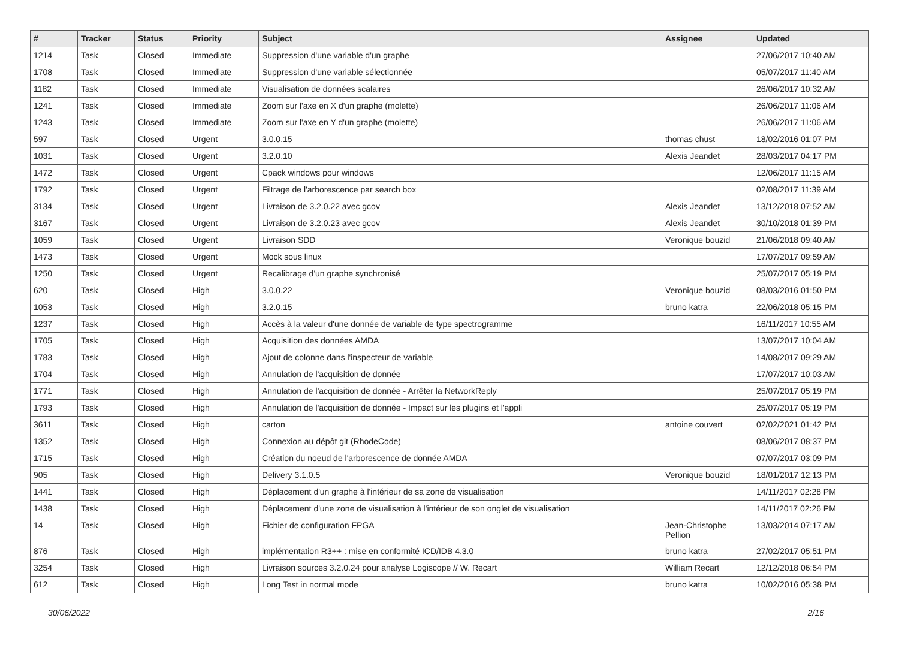| # | Tracker | Status | Priority | Subject | Assignee | Updated |
| --- | --- | --- | --- | --- | --- | --- |
| 1214 | Task | Closed | Immediate | Suppression d'une variable d'un graphe | | 27/06/2017 10:40 AM |
| 1708 | Task | Closed | Immediate | Suppression d'une variable sélectionnée | | 05/07/2017 11:40 AM |
| 1182 | Task | Closed | Immediate | Visualisation de données scalaires | | 26/06/2017 10:32 AM |
| 1241 | Task | Closed | Immediate | Zoom sur l'axe en X d'un graphe (molette) | | 26/06/2017 11:06 AM |
| 1243 | Task | Closed | Immediate | Zoom sur l'axe en Y d'un graphe (molette) | | 26/06/2017 11:06 AM |
| 597 | Task | Closed | Urgent | 3.0.0.15 | thomas chust | 18/02/2016 01:07 PM |
| 1031 | Task | Closed | Urgent | 3.2.0.10 | Alexis Jeandet | 28/03/2017 04:17 PM |
| 1472 | Task | Closed | Urgent | Cpack windows pour windows | | 12/06/2017 11:15 AM |
| 1792 | Task | Closed | Urgent | Filtrage de l'arborescence par search box | | 02/08/2017 11:39 AM |
| 3134 | Task | Closed | Urgent | Livraison de 3.2.0.22 avec gcov | Alexis Jeandet | 13/12/2018 07:52 AM |
| 3167 | Task | Closed | Urgent | Livraison de 3.2.0.23 avec gcov | Alexis Jeandet | 30/10/2018 01:39 PM |
| 1059 | Task | Closed | Urgent | Livraison SDD | Veronique bouzid | 21/06/2018 09:40 AM |
| 1473 | Task | Closed | Urgent | Mock sous linux | | 17/07/2017 09:59 AM |
| 1250 | Task | Closed | Urgent | Recalibrage d'un graphe synchronisé | | 25/07/2017 05:19 PM |
| 620 | Task | Closed | High | 3.0.0.22 | Veronique bouzid | 08/03/2016 01:50 PM |
| 1053 | Task | Closed | High | 3.2.0.15 | bruno katra | 22/06/2018 05:15 PM |
| 1237 | Task | Closed | High | Accès à la valeur d'une donnée de variable de type spectrogramme | | 16/11/2017 10:55 AM |
| 1705 | Task | Closed | High | Acquisition des données AMDA | | 13/07/2017 10:04 AM |
| 1783 | Task | Closed | High | Ajout de colonne dans l'inspecteur de variable | | 14/08/2017 09:29 AM |
| 1704 | Task | Closed | High | Annulation de l'acquisition de donnée | | 17/07/2017 10:03 AM |
| 1771 | Task | Closed | High | Annulation de l'acquisition de donnée - Arrêter la NetworkReply | | 25/07/2017 05:19 PM |
| 1793 | Task | Closed | High | Annulation de l'acquisition de donnée - Impact sur les plugins et l'appli | | 25/07/2017 05:19 PM |
| 3611 | Task | Closed | High | carton | antoine couvert | 02/02/2021 01:42 PM |
| 1352 | Task | Closed | High | Connexion au dépôt git (RhodeCode) | | 08/06/2017 08:37 PM |
| 1715 | Task | Closed | High | Création du noeud de l'arborescence de donnée AMDA | | 07/07/2017 03:09 PM |
| 905 | Task | Closed | High | Delivery 3.1.0.5 | Veronique bouzid | 18/01/2017 12:13 PM |
| 1441 | Task | Closed | High | Déplacement d'un graphe à l'intérieur de sa zone de visualisation | | 14/11/2017 02:28 PM |
| 1438 | Task | Closed | High | Déplacement d'une zone de visualisation à l'intérieur de son onglet de visualisation | | 14/11/2017 02:26 PM |
| 14 | Task | Closed | High | Fichier de configuration FPGA | Jean-Christophe Pellion | 13/03/2014 07:17 AM |
| 876 | Task | Closed | High | implémentation R3++ : mise en conformité ICD/IDB 4.3.0 | bruno katra | 27/02/2017 05:51 PM |
| 3254 | Task | Closed | High | Livraison sources 3.2.0.24 pour analyse Logiscope // W. Recart | William Recart | 12/12/2018 06:54 PM |
| 612 | Task | Closed | High | Long Test in normal mode | bruno katra | 10/02/2016 05:38 PM |
30/06/2022 2/16